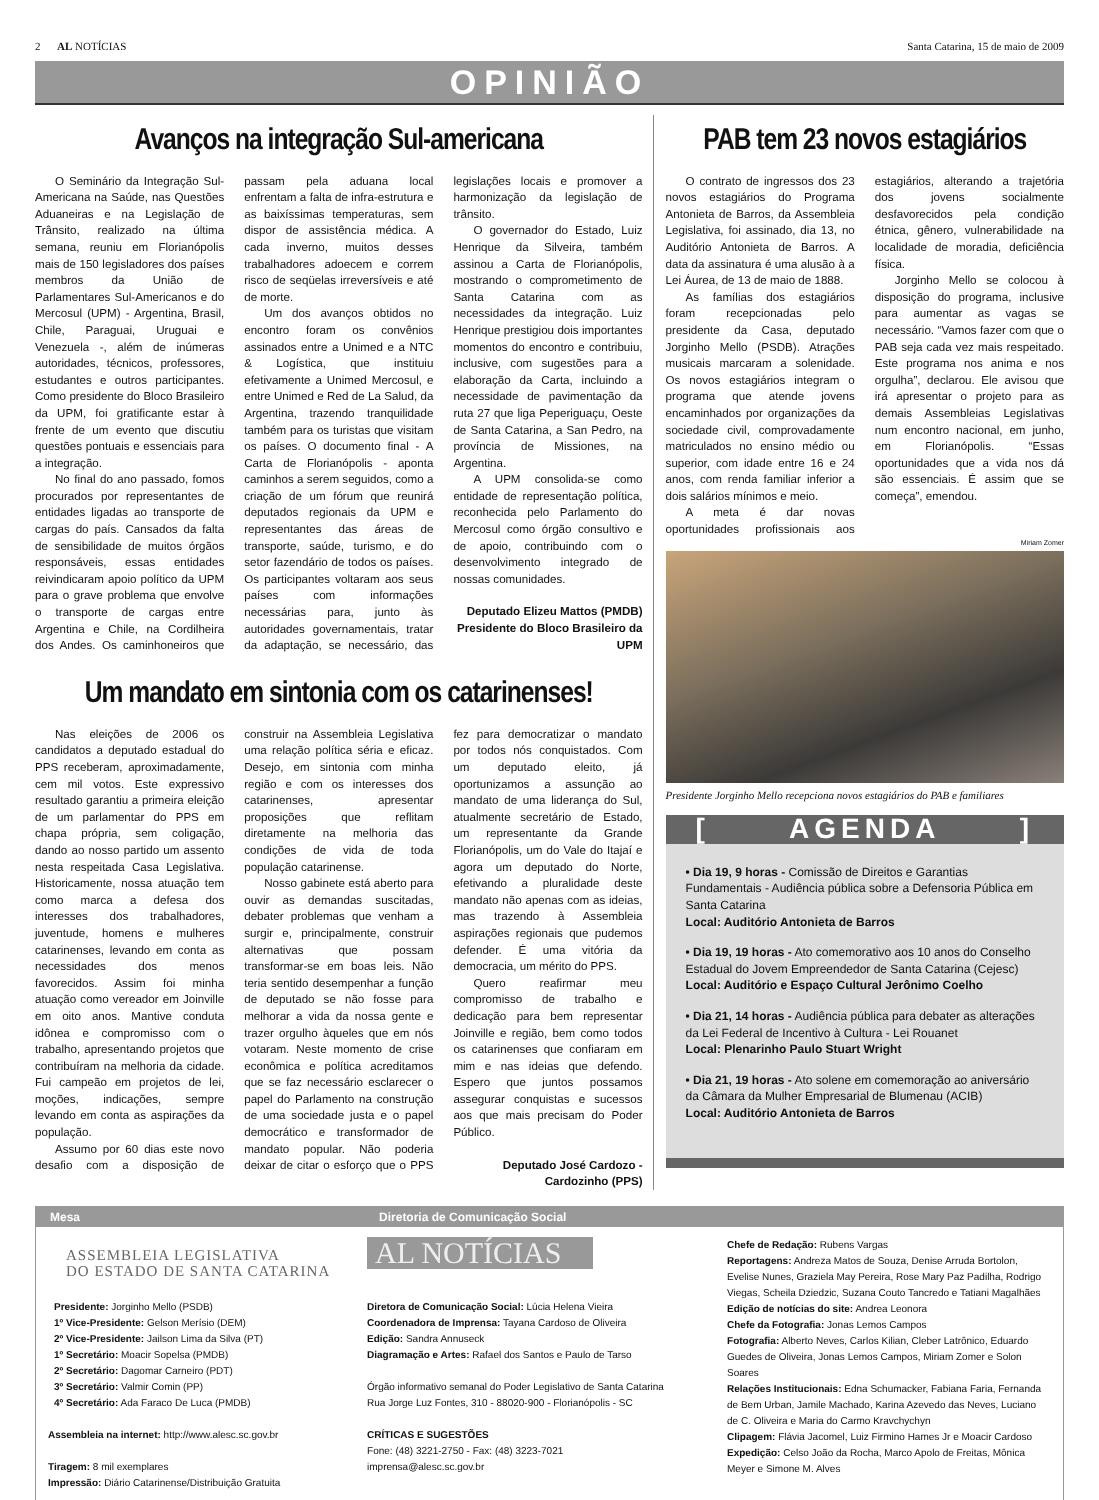2 AL NOTÍCIAS Santa Catarina, 15 de maio de 2009
OPINIÃO
Avanços na integração Sul-americana
O Seminário da Integração Sul-Americana na Saúde, nas Questões Aduaneiras e na Legislação de Trânsito, realizado na última semana, reuniu em Florianópolis mais de 150 legisladores dos países membros da União de Parlamentares Sul-Americanos e do Mercosul (UPM) - Argentina, Brasil, Chile, Paraguai, Uruguai e Venezuela -, além de inúmeras autoridades, técnicos, professores, estudantes e outros participantes. Como presidente do Bloco Brasileiro da UPM, foi gratificante estar à frente de um evento que discutiu questões pontuais e essenciais para a integração.
No final do ano passado, fomos procurados por representantes de entidades ligadas ao transporte de cargas do país. Cansados da falta de sensibilidade de muitos órgãos responsáveis, essas entidades reivindicaram apoio político da UPM para o grave problema que envolve o transporte de cargas entre Argentina e Chile, na Cordilheira dos Andes. Os caminhoneiros que passam pela aduana local enfrentam a falta de infra-estrutura e as baixíssimas temperaturas, sem dispor de assistência médica. A cada inverno, muitos desses trabalhadores adoecem e correm risco de seqüelas irreversíveis e até de morte.
Um dos avanços obtidos no encontro foram os convênios assinados entre a Unimed e a NTC & Logística, que instituiu efetivamente a Unimed Mercosul, e entre Unimed e Red de La Salud, da Argentina, trazendo tranquilidade também para os turistas que visitam os países. O documento final - A Carta de Florianópolis - aponta caminhos a serem seguidos, como a criação de um fórum que reunirá deputados regionais da UPM e representantes das áreas de transporte, saúde, turismo, e do setor fazendário de todos os países. Os participantes voltaram aos seus países com informações necessárias para, junto às autoridades governamentais, tratar da adaptação, se necessário, das legislações locais e promover a harmonização da legislação de trânsito.
O governador do Estado, Luiz Henrique da Silveira, também assinou a Carta de Florianópolis, mostrando o comprometimento de Santa Catarina com as necessidades da integração. Luiz Henrique prestigiou dois importantes momentos do encontro e contribuiu, inclusive, com sugestões para a elaboração da Carta, incluindo a necessidade de pavimentação da ruta 27 que liga Peperiguaçu, Oeste de Santa Catarina, a San Pedro, na província de Missiones, na Argentina.
A UPM consolida-se como entidade de representação política, reconhecida pelo Parlamento do Mercosul como órgão consultivo e de apoio, contribuindo com o desenvolvimento integrado de nossas comunidades.
Deputado Elizeu Mattos (PMDB)
Presidente do Bloco Brasileiro da UPM
Um mandato em sintonia com os catarinenses!
Nas eleições de 2006 os candidatos a deputado estadual do PPS receberam, aproximadamente, cem mil votos. Este expressivo resultado garantiu a primeira eleição de um parlamentar do PPS em chapa própria, sem coligação, dando ao nosso partido um assento nesta respeitada Casa Legislativa. Historicamente, nossa atuação tem como marca a defesa dos interesses dos trabalhadores, juventude, homens e mulheres catarinenses, levando em conta as necessidades dos menos favorecidos. Assim foi minha atuação como vereador em Joinville em oito anos. Mantive conduta idônea e compromisso com o trabalho, apresentando projetos que contribuíram na melhoria da cidade. Fui campeão em projetos de lei, moções, indicações, sempre levando em conta as aspirações da população.
Assumo por 60 dias este novo desafio com a disposição de construir na Assembleia Legislativa uma relação política séria e eficaz. Desejo, em sintonia com minha região e com os interesses dos catarinenses, apresentar proposições que reflitam diretamente na melhoria das condições de vida de toda população catarinense.
Nosso gabinete está aberto para ouvir as demandas suscitadas, debater problemas que venham a surgir e, principalmente, construir alternativas que possam transformar-se em boas leis. Não teria sentido desempenhar a função de deputado se não fosse para melhorar a vida da nossa gente e trazer orgulho àqueles que em nós votaram. Neste momento de crise econômica e política acreditamos que se faz necessário esclarecer o papel do Parlamento na construção de uma sociedade justa e o papel democrático e transformador de mandato popular. Não poderia deixar de citar o esforço que o PPS fez para democratizar o mandato por todos nós conquistados. Com um deputado eleito, já oportunizamos a assunção ao mandato de uma liderança do Sul, atualmente secretário de Estado, um representante da Grande Florianópolis, um do Vale do Itajaí e agora um deputado do Norte, efetivando a pluralidade deste mandato não apenas com as ideias, mas trazendo à Assembleia aspirações regionais que pudemos defender. É uma vitória da democracia, um mérito do PPS.
Quero reafirmar meu compromisso de trabalho e dedicação para bem representar Joinville e região, bem como todos os catarinenses que confiaram em mim e nas ideias que defendo. Espero que juntos possamos assegurar conquistas e sucessos aos que mais precisam do Poder Público.
Deputado José Cardozo -
Cardozinho (PPS)
PAB tem 23 novos estagiários
O contrato de ingressos dos 23 novos estagiários do Programa Antonieta de Barros, da Assembleia Legislativa, foi assinado, dia 13, no Auditório Antonieta de Barros. A data da assinatura é uma alusão à a Lei Áurea, de 13 de maio de 1888.
As famílias dos estagiários foram recepcionadas pelo presidente da Casa, deputado Jorginho Mello (PSDB). Atrações musicais marcaram a solenidade. Os novos estagiários integram o programa que atende jovens encaminhados por organizações da sociedade civil, comprovadamente matriculados no ensino médio ou superior, com idade entre 16 e 24 anos, com renda familiar inferior a dois salários mínimos e meio.
A meta é dar novas oportunidades profissionais aos estagiários, alterando a trajetória dos jovens socialmente desfavorecidos pela condição étnica, gênero, vulnerabilidade na localidade de moradia, deficiência física.
Jorginho Mello se colocou à disposição do programa, inclusive para aumentar as vagas se necessário. “Vamos fazer com que o PAB seja cada vez mais respeitado. Este programa nos anima e nos orgulha”, declarou. Ele avisou que irá apresentar o projeto para as demais Assembleias Legislativas num encontro nacional, em junho, em Florianópolis. “Essas oportunidades que a vida nos dá são essenciais. É assim que se começa”, emendou.
Miriam Zomer
Presidente Jorginho Mello recepciona novos estagiários do PAB e familiares
[AGENDA]
• Dia 19, 9 horas - Comissão de Direitos e Garantias Fundamentais - Audiência pública sobre a Defensoria Pública em Santa Catarina
Local: Auditório Antonieta de Barros
• Dia 19, 19 horas - Ato comemorativo aos 10 anos do Conselho Estadual do Jovem Empreendedor de Santa Catarina (Cejesc)
Local: Auditório e Espaço Cultural Jerônimo Coelho
• Dia 21, 14 horas - Audiência pública para debater as alterações da Lei Federal de Incentivo à Cultura - Lei Rouanet
Local: Plenarinho Paulo Stuart Wright
• Dia 21, 19 horas - Ato solene em comemoração ao aniversário da Câmara da Mulher Empresarial de Blumenau (ACIB)
Local: Auditório Antonieta de Barros
Mesa
ASSEMBLEIA LEGISLATIVA
DO ESTADO DE SANTA CATARINA
Presidente: Jorginho Mello (PSDB)
1º Vice-Presidente: Gelson Merísio (DEM)
2º Vice-Presidente: Jailson Lima da Silva (PT)
1º Secretário: Moacir Sopelsa (PMDB)
2º Secretário: Dagomar Carneiro (PDT)
3º Secretário: Valmir Comin (PP)
4º Secretário: Ada Faraco De Luca (PMDB)
Assembleia na internet: http://www.alesc.sc.gov.br
Tiragem: 8 mil exemplares
Impressão: Diário Catarinense/Distribuição Gratuita
Diretoria de Comunicação Social
AL NOTÍCIAS
Diretora de Comunicação Social: Lúcia Helena Vieira
Coordenadora de Imprensa: Tayana Cardoso de Oliveira
Edição: Sandra Annuseck
Diagramação e Artes: Rafael dos Santos e Paulo de Tarso
Órgão informativo semanal do Poder Legislativo de Santa Catarina
Rua Jorge Luz Fontes, 310 - 88020-900 - Florianópolis - SC
CRÍTICAS E SUGESTÕES
Fone: (48) 3221-2750 - Fax: (48) 3223-7021
imprensa@alesc.sc.gov.br
Chefe de Redação: Rubens Vargas
Reportagens: Andreza Matos de Souza, Denise Arruda Bortolon, Evelise Nunes, Graziela May Pereira, Rose Mary Paz Padilha, Rodrigo Viegas, Scheila Dziedzic, Suzana Couto Tancredo e Tatiani Magalhães
Edição de notícias do site: Andrea Leonora
Chefe da Fotografia: Jonas Lemos Campos
Fotografia: Alberto Neves, Carlos Kilian, Cleber Latrônico, Eduardo Guedes de Oliveira, Jonas Lemos Campos, Miriam Zomer e Solon Soares
Relações Institucionais: Edna Schumacker, Fabiana Faria, Fernanda de Bem Urban, Jamile Machado, Karina Azevedo das Neves, Luciano de C. Oliveira e Maria do Carmo Kravchychyn
Clipagem: Flávia Jacomel, Luiz Firmino Hames Jr e Moacir Cardoso
Expedição: Celso João da Rocha, Marco Apolo de Freitas, Mônica Meyer e Simone M. Alves